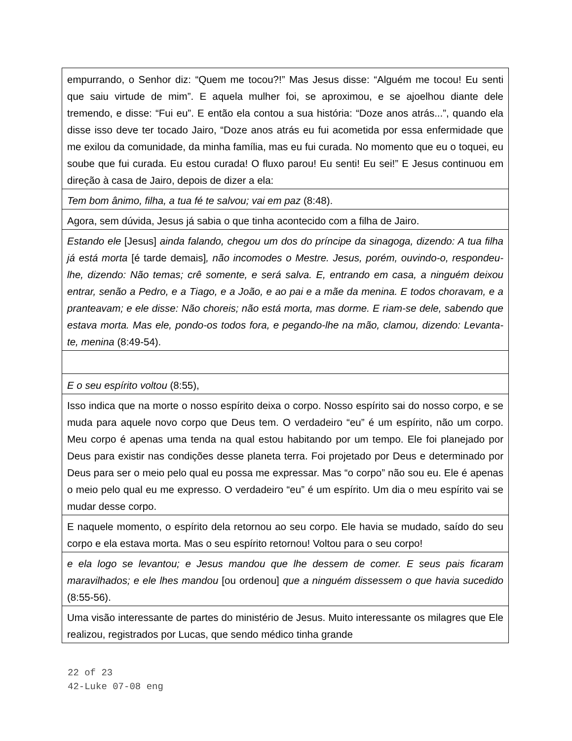empurrando, o Senhor diz: “Quem me tocou?!” Mas Jesus disse: “Alguém me tocou! Eu senti que saiu virtude de mim”. E aquela mulher foi, se aproximou, e se ajoelhou diante dele tremendo, e disse: “Fui eu”. E então ela contou a sua história: “Doze anos atrás...”, quando ela disse isso deve ter tocado Jairo, “Doze anos atrás eu fui acometida por essa enfermidade que me exilou da comunidade, da minha família, mas eu fui curada. No momento que eu o toquei, eu soube que fui curada. Eu estou curada! O fluxo parou! Eu senti! Eu sei!” E Jesus continuou em direção à casa de Jairo, depois de dizer a ela:
Tem bom ânimo, filha, a tua fé te salvou; vai em paz (8:48).
Agora, sem dúvida, Jesus já sabia o que tinha acontecido com a filha de Jairo.
Estando ele [Jesus] ainda falando, chegou um dos do príncipe da sinagoga, dizendo: A tua filha já está morta [é tarde demais], não incomodes o Mestre. Jesus, porém, ouvindo-o, respondeu-lhe, dizendo: Não temas; crê somente, e será salva. E, entrando em casa, a ninguém deixou entrar, senão a Pedro, e a Tiago, e a João, e ao pai e a mãe da menina. E todos choravam, e a pranteavam; e ele disse: Não choreis; não está morta, mas dorme. E riam-se dele, sabendo que estava morta. Mas ele, pondo-os todos fora, e pegando-lhe na mão, clamou, dizendo: Levanta-te, menina (8:49-54).
E o seu espírito voltou (8:55),
Isso indica que na morte o nosso espírito deixa o corpo. Nosso espírito sai do nosso corpo, e se muda para aquele novo corpo que Deus tem. O verdadeiro “eu” é um espírito, não um corpo. Meu corpo é apenas uma tenda na qual estou habitando por um tempo. Ele foi planejado por Deus para existir nas condições desse planeta terra. Foi projetado por Deus e determinado por Deus para ser o meio pelo qual eu possa me expressar. Mas “o corpo” não sou eu. Ele é apenas o meio pelo qual eu me expresso. O verdadeiro “eu” é um espírito. Um dia o meu espírito vai se mudar desse corpo.
E naquele momento, o espírito dela retornou ao seu corpo. Ele havia se mudado, saído do seu corpo e ela estava morta. Mas o seu espírito retornou! Voltou para o seu corpo!
e ela logo se levantou; e Jesus mandou que lhe dessem de comer. E seus pais ficaram maravilhados; e ele lhes mandou [ou ordenou] que a ninguém dissessem o que havia sucedido (8:55-56).
Uma visão interessante de partes do ministério de Jesus. Muito interessante os milagres que Ele realizou, registrados por Lucas, que sendo médico tinha grande
22 of 23
42-Luke 07-08 eng